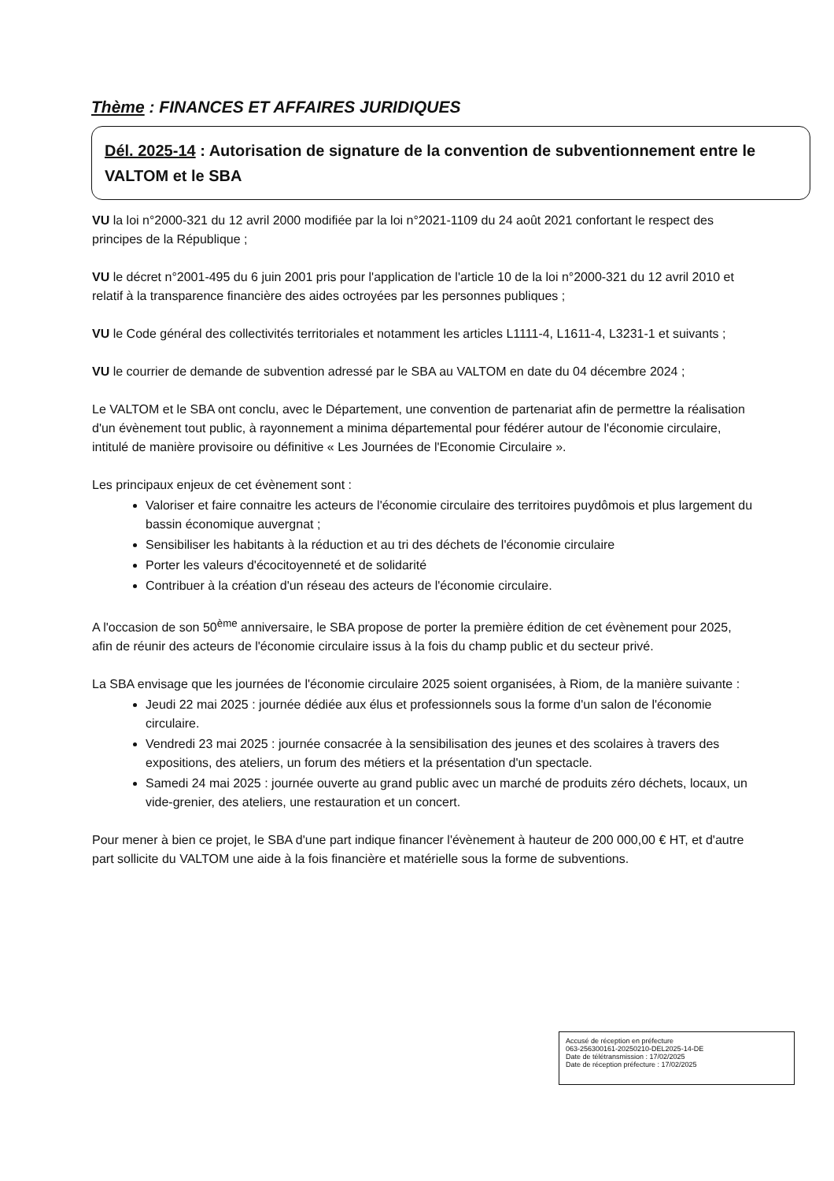Thème : FINANCES ET AFFAIRES JURIDIQUES
Dél. 2025-14 : Autorisation de signature de la convention de subventionnement entre le VALTOM et le SBA
VU la loi n°2000-321 du 12 avril 2000 modifiée par la loi n°2021-1109 du 24 août 2021 confortant le respect des principes de la République ;
VU le décret n°2001-495 du 6 juin 2001 pris pour l'application de l'article 10 de la loi n°2000-321 du 12 avril 2010 et relatif à la transparence financière des aides octroyées par les personnes publiques ;
VU le Code général des collectivités territoriales et notamment les articles L1111-4, L1611-4, L3231-1 et suivants ;
VU le courrier de demande de subvention adressé par le SBA au VALTOM en date du 04 décembre 2024 ;
Le VALTOM et le SBA ont conclu, avec le Département, une convention de partenariat afin de permettre la réalisation d'un évènement tout public, à rayonnement a minima départemental pour fédérer autour de l'économie circulaire, intitulé de manière provisoire ou définitive « Les Journées de l'Economie Circulaire ».
Les principaux enjeux de cet évènement sont :
Valoriser et faire connaitre les acteurs de l'économie circulaire des territoires puydômois et plus largement du bassin économique auvergnat ;
Sensibiliser les habitants à la réduction et au tri des déchets de l'économie circulaire
Porter les valeurs d'écocitoyenneté et de solidarité
Contribuer à la création d'un réseau des acteurs de l'économie circulaire.
A l'occasion de son 50<sup>ème</sup> anniversaire, le SBA propose de porter la première édition de cet évènement pour 2025, afin de réunir des acteurs de l'économie circulaire issus à la fois du champ public et du secteur privé.
La SBA envisage que les journées de l'économie circulaire 2025 soient organisées, à Riom, de la manière suivante :
Jeudi 22 mai 2025 : journée dédiée aux élus et professionnels sous la forme d'un salon de l'économie circulaire.
Vendredi 23 mai 2025 : journée consacrée à la sensibilisation des jeunes et des scolaires à travers des expositions, des ateliers, un forum des métiers et la présentation d'un spectacle.
Samedi 24 mai 2025 : journée ouverte au grand public avec un marché de produits zéro déchets, locaux, un vide-grenier, des ateliers, une restauration et un concert.
Pour mener à bien ce projet, le SBA d'une part indique financer l'évènement à hauteur de 200 000,00 € HT, et d'autre part sollicite du VALTOM une aide à la fois financière et matérielle sous la forme de subventions.
Accusé de réception en préfecture
063-256300161-20250210-DEL2025-14-DE
Date de télétransmission : 17/02/2025
Date de réception préfecture : 17/02/2025